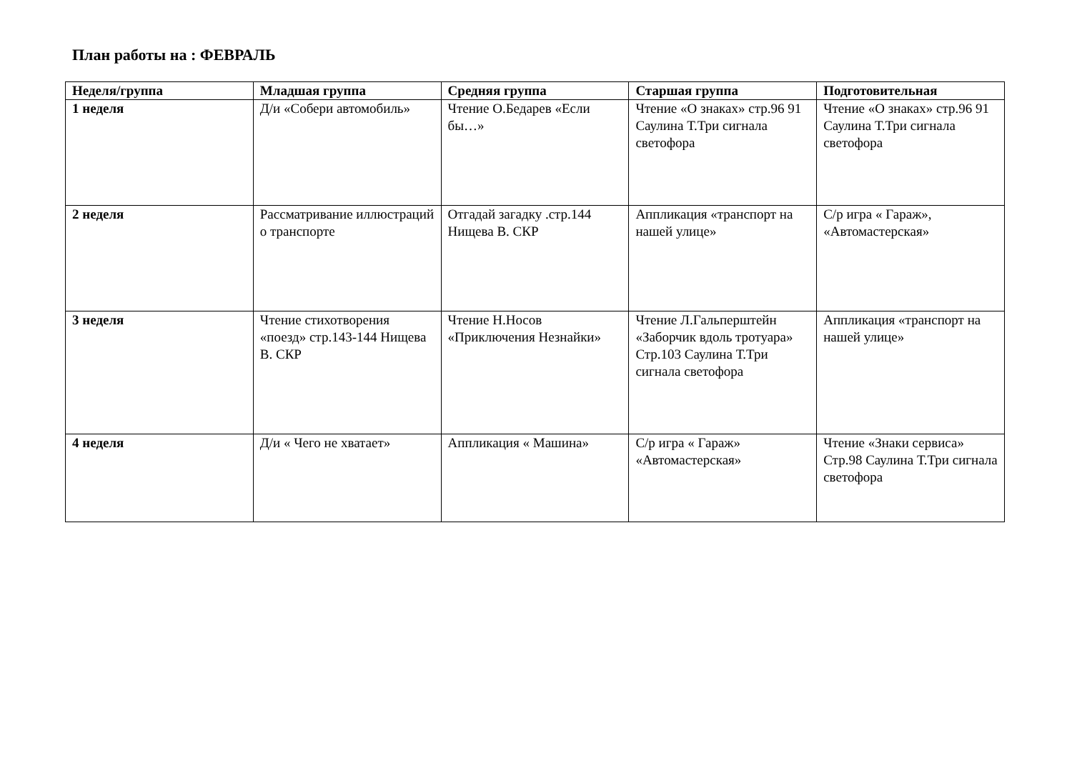План работы на : ФЕВРАЛЬ
| Неделя/группа | Младшая группа | Средняя группа | Старшая группа | Подготовительная |
| --- | --- | --- | --- | --- |
| 1 неделя | Д/и «Собери автомобиль» | Чтение О.Бедарев «Если бы…» | Чтение «О знаках» стр.96 91 Саулина Т.Три сигнала светофора | Чтение «О знаках» стр.96 91 Саулина Т.Три сигнала светофора |
| 2 неделя | Рассматривание иллюстраций о транспорте | Отгадай загадку .стр.144 Нищева В. СКР | Аппликация «транспорт на нашей улице» | С/р игра « Гараж», «Автомастерская» |
| 3 неделя | Чтение стихотворения «поезд» стр.143-144 Нищева В. СКР | Чтение Н.Носов «Приключения Незнайки» | Чтение Л.Гальперштейн «Заборчик вдоль тротуара» Стр.103 Саулина Т.Три сигнала светофора | Аппликация «транспорт на нашей улице» |
| 4 неделя | Д/и « Чего не хватает» | Аппликация « Машина» | С/р игра « Гараж» «Автомастерская» | Чтение «Знаки сервиса» Стр.98 Саулина Т.Три сигнала светофора |